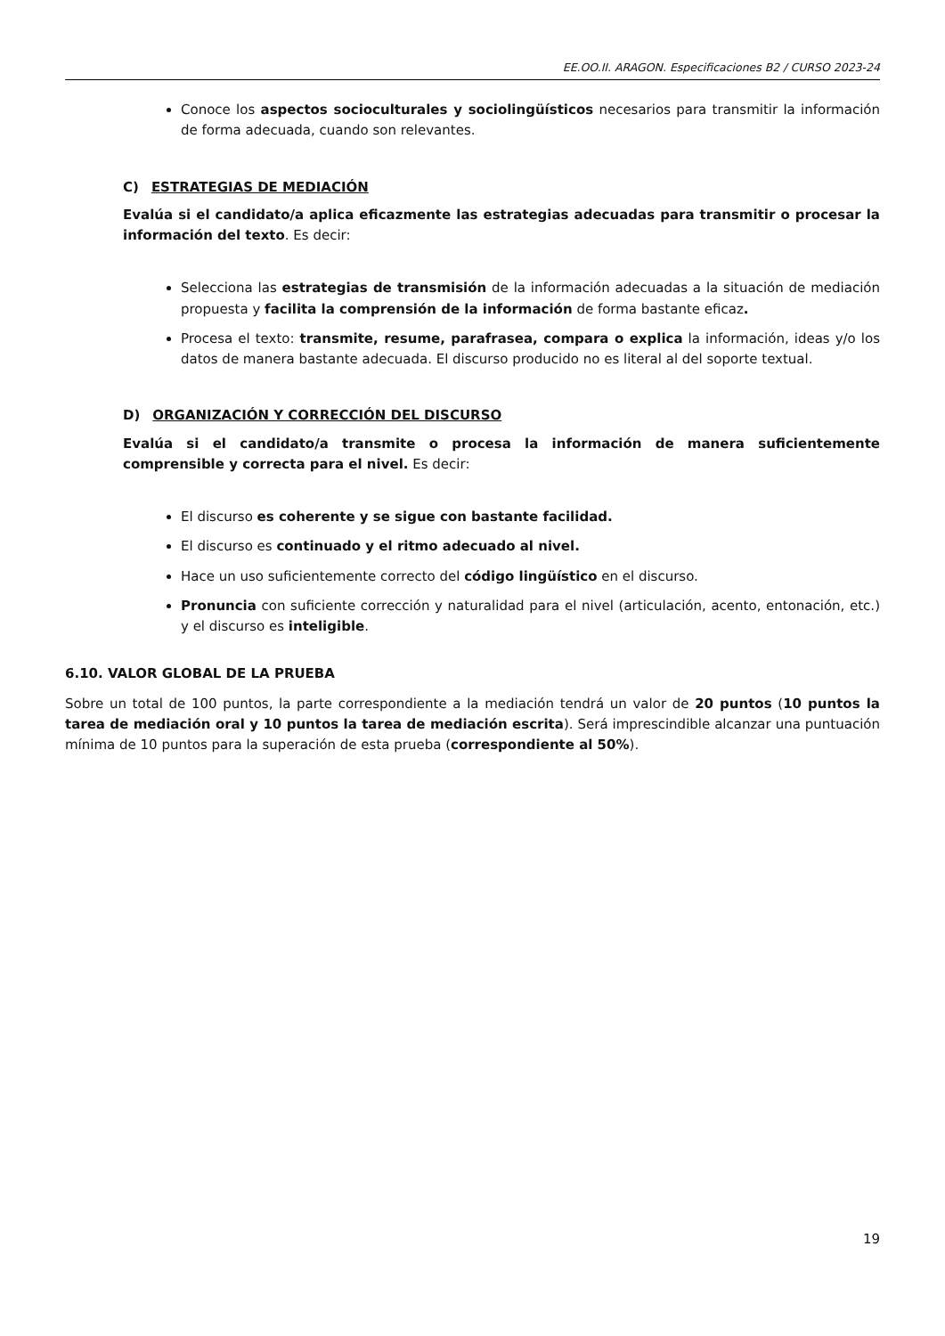EE.OO.II. ARAGON. Especificaciones B2 / CURSO 2023-24
Conoce los aspectos socioculturales y sociolingüísticos necesarios para transmitir la información de forma adecuada, cuando son relevantes.
C) ESTRATEGIAS DE MEDIACIÓN
Evalúa si el candidato/a aplica eficazmente las estrategias adecuadas para transmitir o procesar la información del texto. Es decir:
Selecciona las estrategias de transmisión de la información adecuadas a la situación de mediación propuesta y facilita la comprensión de la información de forma bastante eficaz.
Procesa el texto: transmite, resume, parafrasea, compara o explica la información, ideas y/o los datos de manera bastante adecuada. El discurso producido no es literal al del soporte textual.
D) ORGANIZACIÓN Y CORRECCIÓN DEL DISCURSO
Evalúa si el candidato/a transmite o procesa la información de manera suficientemente comprensible y correcta para el nivel. Es decir:
El discurso es coherente y se sigue con bastante facilidad.
El discurso es continuado y el ritmo adecuado al nivel.
Hace un uso suficientemente correcto del código lingüístico en el discurso.
Pronuncia con suficiente corrección y naturalidad para el nivel (articulación, acento, entonación, etc.) y el discurso es inteligible.
6.10. VALOR GLOBAL DE LA PRUEBA
Sobre un total de 100 puntos, la parte correspondiente a la mediación tendrá un valor de 20 puntos (10 puntos la tarea de mediación oral y 10 puntos la tarea de mediación escrita). Será imprescindible alcanzar una puntuación mínima de 10 puntos para la superación de esta prueba (correspondiente al 50%).
19